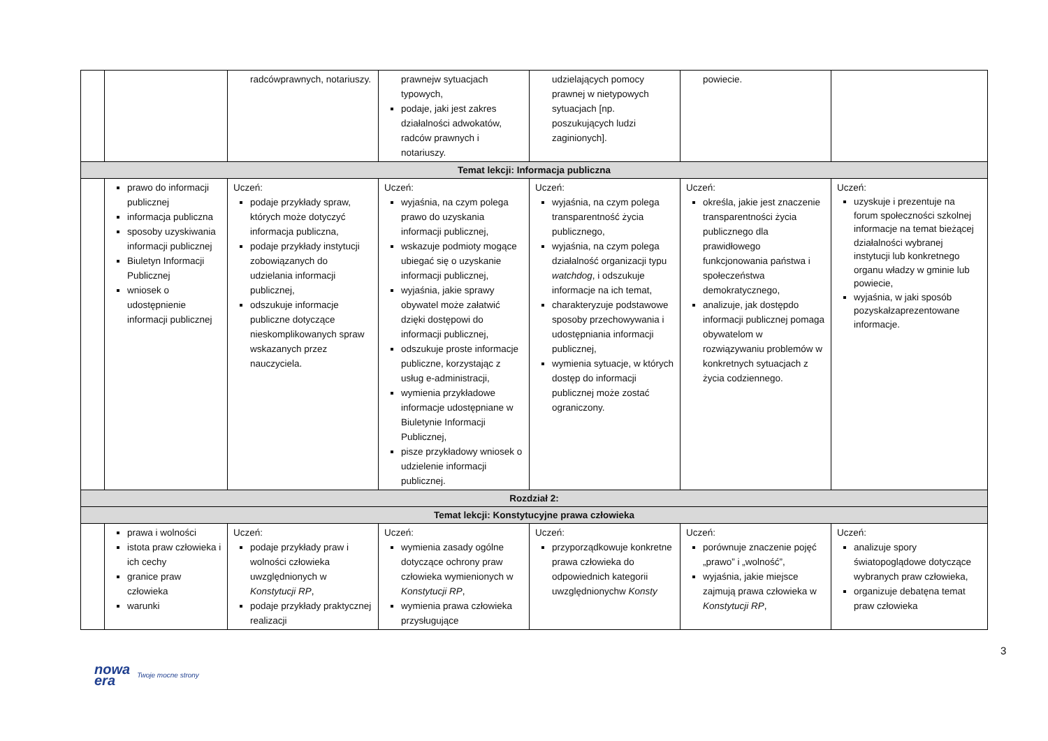| | | radcówprawnych, notariuszy. | prawnejw sytuacjach typowych, podaje, jaki jest zakres działalności adwokatów, radców prawnych i notariuszy. | udzielających pomocy prawnej w nietypowych sytuacjach [np. poszukujących ludzi zaginionych]. | powiecie. | |
| Temat lekcji: Informacja publiczna | | | | | | |
| | prawo do informacji publicznej informacja publiczna sposoby uzyskiwania informacji publicznej Biuletyn Informacji Publicznej wniosek o udostępnienie informacji publicznej | Uczeń: podaje przykłady spraw, których może dotyczyć informacja publiczna, podaje przykłady instytucji zobowiązanych do udzielania informacji publicznej, odszukuje informacje publiczne dotyczące nieskomplikowanych spraw wskazanych przez nauczyciela. | Uczeń: wyjaśnia, na czym polega prawo do uzyskania informacji publicznej, wskazuje podmioty mogące ubiegać się o uzyskanie informacji publicznej, wyjaśnia, jakie sprawy obywatel może załatwić dzięki dostępowi do informacji publicznej, odszukuje proste informacje publiczne, korzystając z usług e-administracji, wymienia przykładowe informacje udostępniane w Biuletynie Informacji Publicznej, pisze przykładowy wniosek o udzielenie informacji publicznej. | Uczeń: wyjaśnia, na czym polega transparentność życia publicznego, wyjaśnia, na czym polega działalność organizacji typu watchdog , i odszukuje informacje na ich temat, charakteryzuje podstawowe sposoby przechowywania i udostępniania informacji publicznej, wymienia sytuacje, w których dostęp do informacji publicznej może zostać ograniczony. | Uczeń: określa, jakie jest znaczenie transparentności życia publicznego dla prawidłowego funkcjonowania państwa i społeczeństwa demokratycznego, analizuje, jak dostępdo informacji publicznej pomaga obywatelom w rozwiązywaniu problemów w konkretnych sytuacjach z życia codziennego. | Uczeń: uzyskuje i prezentuje na forum społeczności szkolnej informacje na temat bieżącej działalności wybranej instytucji lub konkretnego organu władzy w gminie lub powiecie, wyjaśnia, w jaki sposób pozyskałzaprezentowane informacje. |
| Rozdział 2: | | | | | | |
| Temat lekcji: Konstytucyjne prawa człowieka | | | | | | |
| | prawa i wolności istota praw człowieka i ich cechy granice praw człowieka warunki | Uczeń: podaje przykłady praw i wolności człowieka uwzględnionych w Konstytucji RP , podaje przykłady praktycznej realizacji | Uczeń: wymienia zasady ogólne dotyczące ochrony praw człowieka wymienionych w Konstytucji RP , wymienia prawa człowieka przysługujące | Uczeń: przyporządkowuje konkretne prawa człowieka do odpowiednich kategorii uwzględnionychw Konsty | Uczeń: porównuje znaczenie pojęć „prawo” i „wolność”, wyjaśnia, jakie miejsce zajmują prawa człowieka w Konstytucji RP , | Uczeń: analizuje spory światopoglądowe dotyczące wybranych praw człowieka, organizuje debatęna temat praw człowieka |
3
nowa
era Twoje mocne strony